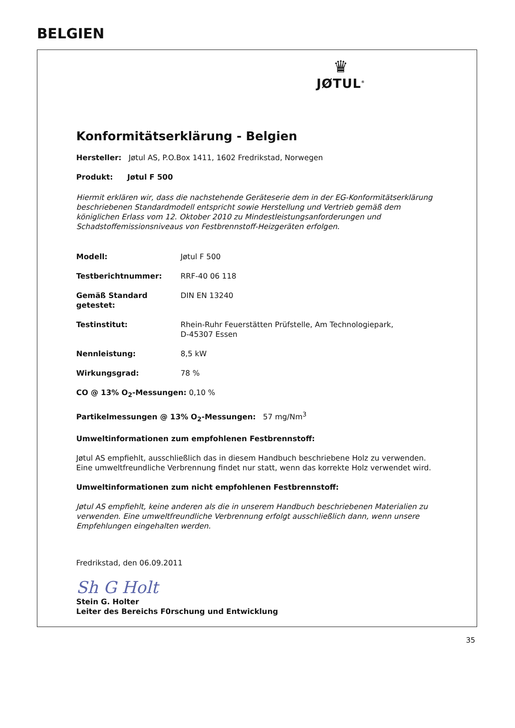BELGIEN
♛
JØTUL<sup>®</sup>
Konformitätserklärung - Belgien
Hersteller: Jøtul AS, P.O.Box 1411, 1602 Fredrikstad, Norwegen
Produkt: Jøtul F 500
Hiermit erklären wir, dass die nachstehende Geräteserie dem in der EG-Konformitätserklärung beschriebenen Standardmodell entspricht sowie Herstellung und Vertrieb gemäß dem königlichen Erlass vom 12. Oktober 2010 zu Mindestleistungsanforderungen und Schadstoffemissionsniveaus von Festbrennstoff-Heizgeräten erfolgen.
Modell: Jøtul F 500
Testberichtnummer: RRF-40 06 118
Gemäß Standard getestet: DIN EN 13240
Testinstitut: Rhein-Ruhr Feuerstätten Prüfstelle, Am Technologiepark,
D-45307 Essen
Nennleistung: 8,5 kW
Wirkungsgrad: 78 %
CO @ 13% O<sub>2</sub>-Messungen: 0,10 %
Partikelmessungen @ 13% O<sub>2</sub>-Messungen: 57 mg/Nm<sup>3</sup>
Umweltinformationen zum empfohlenen Festbrennstoff:
Jøtul AS empfiehlt, ausschließlich das in diesem Handbuch beschriebene Holz zu verwenden. Eine umweltfreundliche Verbrennung findet nur statt, wenn das korrekte Holz verwendet wird.
Umweltinformationen zum nicht empfohlenen Festbrennstoff:
Jøtul AS empfiehlt, keine anderen als die in unserem Handbuch beschriebenen Materialien zu verwenden. Eine umweltfreundliche Verbrennung erfolgt ausschließlich dann, wenn unsere Empfehlungen eingehalten werden.
Fredrikstad, den 06.09.2011
Sh G Holt
Stein G. Holter
Leiter des Bereichs F0rschung und Entwicklung
35